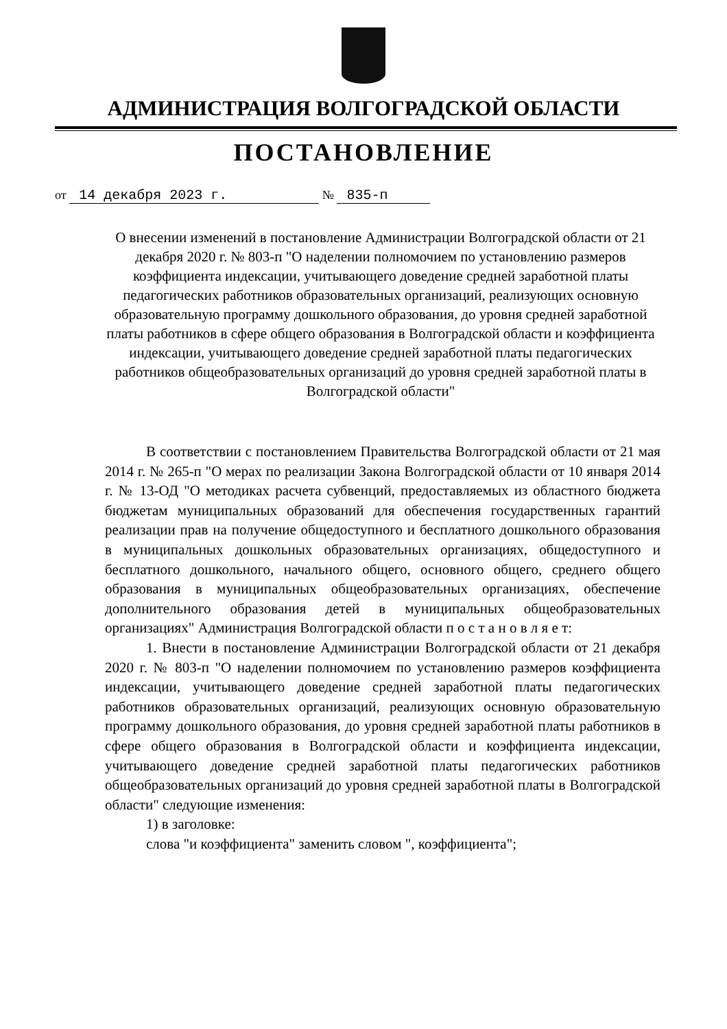АДМИНИСТРАЦИЯ ВОЛГОГРАДСКОЙ ОБЛАСТИ
ПОСТАНОВЛЕНИЕ
от 14 декабря 2023 г. № 835-п
О внесении изменений в постановление Администрации Волгоградской области от 21 декабря 2020 г. № 803-п "О наделении полномочием по установлению размеров коэффициента индексации, учитывающего доведение средней заработной платы педагогических работников образовательных организаций, реализующих основную образовательную программу дошкольного образования, до уровня средней заработной платы работников в сфере общего образования в Волгоградской области и коэффициента индексации, учитывающего доведение средней заработной платы педагогических работников общеобразовательных организаций до уровня средней заработной платы в Волгоградской области"
В соответствии с постановлением Правительства Волгоградской области от 21 мая 2014 г. № 265-п "О мерах по реализации Закона Волгоградской области от 10 января 2014 г. № 13-ОД "О методиках расчета субвенций, предоставляемых из областного бюджета бюджетам муниципальных образований для обеспечения государственных гарантий реализации прав на получение общедоступного и бесплатного дошкольного образования в муниципальных дошкольных образовательных организациях, общедоступного и бесплатного дошкольного, начального общего, основного общего, среднего общего образования в муниципальных общеобразовательных организациях, обеспечение дополнительного образования детей в муниципальных общеобразовательных организациях" Администрация Волгоградской области п о с т а н о в л я е т:
1. Внести в постановление Администрации Волгоградской области от 21 декабря 2020 г. № 803-п "О наделении полномочием по установлению размеров коэффициента индексации, учитывающего доведение средней заработной платы педагогических работников образовательных организаций, реализующих основную образовательную программу дошкольного образования, до уровня средней заработной платы работников в сфере общего образования в Волгоградской области и коэффициента индексации, учитывающего доведение средней заработной платы педагогических работников общеобразовательных организаций до уровня средней заработной платы в Волгоградской области" следующие изменения:
1) в заголовке:
слова "и коэффициента" заменить словом ", коэффициента";